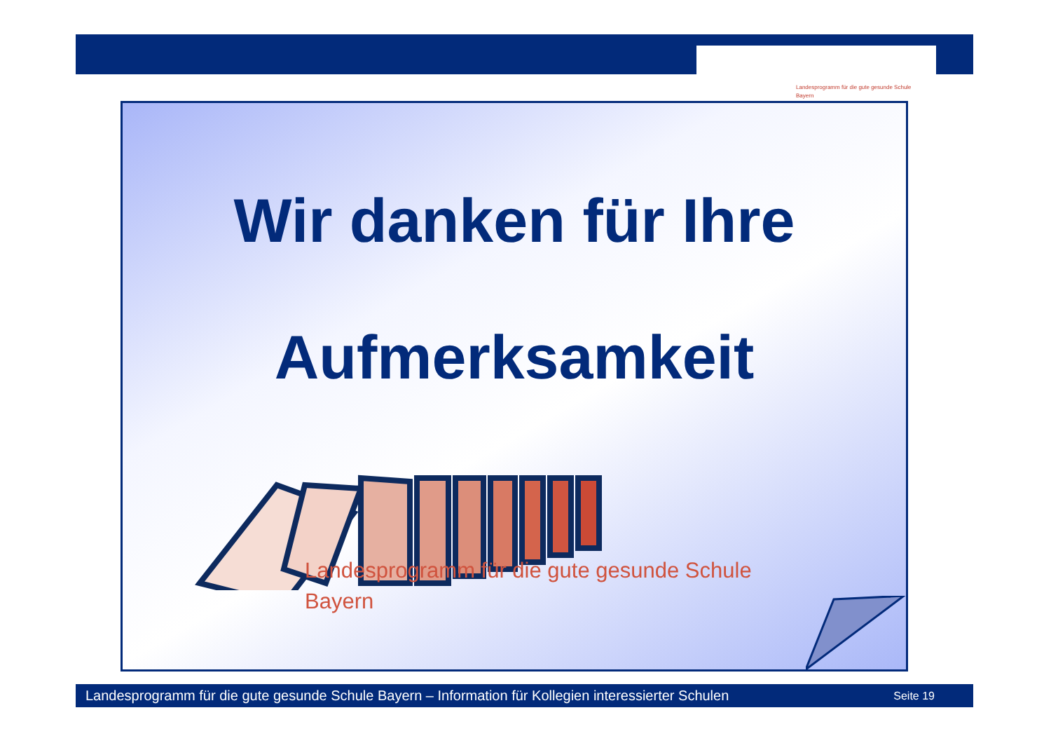Landesprogramm für die gute gesunde Schule
Bayern
Wir danken für Ihre
Aufmerksamkeit
Landesprogramm für die gute gesunde Schule
Bayern
Landesprogramm für die gute gesunde Schule Bayern – Information für Kollegien interessierter Schulen Seite 19